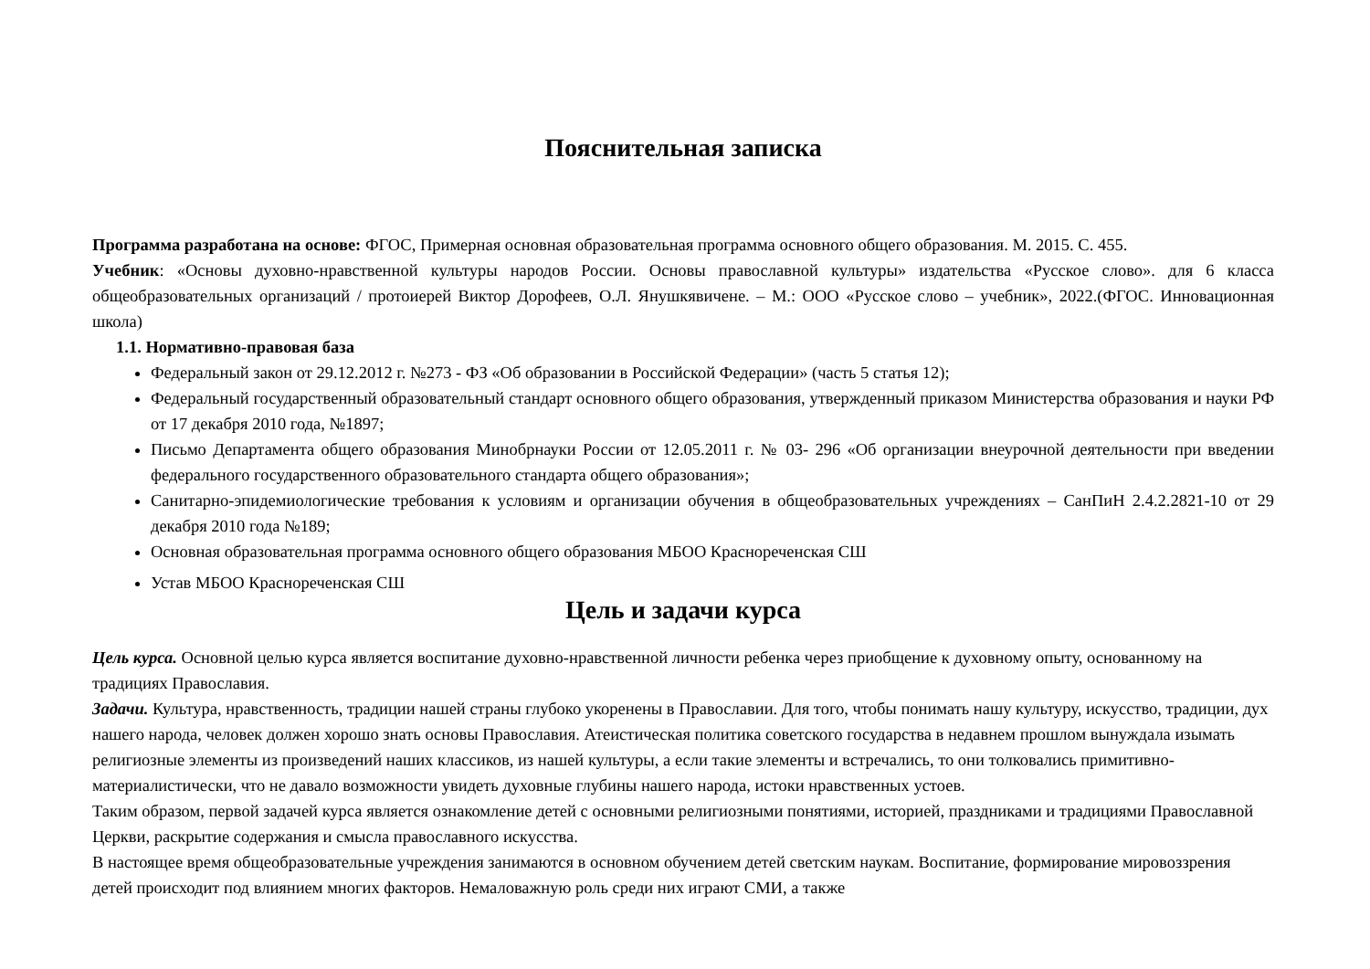Пояснительная записка
Программа разработана на основе: ФГОС, Примерная основная образовательная программа основного общего образования. М. 2015. С. 455.
Учебник: «Основы духовно-нравственной культуры народов России. Основы православной культуры» издательства «Русское слово». для 6 класса общеобразовательных организаций / протоиерей Виктор Дорофеев, О.Л. Янушкявичене. – М.: ООО «Русское слово – учебник», 2022.(ФГОС. Инновационная школа)
1.1. Нормативно-правовая база
Федеральный закон от 29.12.2012 г. №273 - ФЗ «Об образовании в Российской Федерации» (часть 5 статья 12);
Федеральный государственный образовательный стандарт основного общего образования, утвержденный приказом Министерства образования и науки РФ от 17 декабря 2010 года, №1897;
Письмо Департамента общего образования Минобрнауки России от 12.05.2011 г. № 03- 296 «Об организации внеурочной деятельности при введении федерального государственного образовательного стандарта общего образования»;
Санитарно-эпидемиологические требования к условиям и организации обучения в общеобразовательных учреждениях – СанПиН 2.4.2.2821-10 от 29 декабря 2010 года №189;
Основная образовательная программа основного общего образования МБОО Краснореченская СШ
Устав МБОО Краснореченская СШ
Цель и задачи курса
Цель курса. Основной целью курса является воспитание духовно-нравственной личности ребенка через приобщение к духовному опыту, основанному на традициях Православия.
Задачи. Культура, нравственность, традиции нашей страны глубоко укоренены в Православии. Для того, чтобы понимать нашу культуру, искусство, традиции, дух нашего народа, человек должен хорошо знать основы Православия. Атеистическая политика советского государства в недавнем прошлом вынуждала изымать религиозные элементы из произведений наших классиков, из нашей культуры, а если такие элементы и встречались, то они толковались примитивно-материалистически, что не давало возможности увидеть духовные глубины нашего народа, истоки нравственных устоев.
Таким образом, первой задачей курса является ознакомление детей с основными религиозными понятиями, историей, праздниками и традициями Православной Церкви, раскрытие содержания и смысла православного искусства.
В настоящее время общеобразовательные учреждения занимаются в основном обучением детей светским наукам. Воспитание, формирование мировоззрения детей происходит под влиянием многих факторов. Немаловажную роль среди них играют СМИ, а также